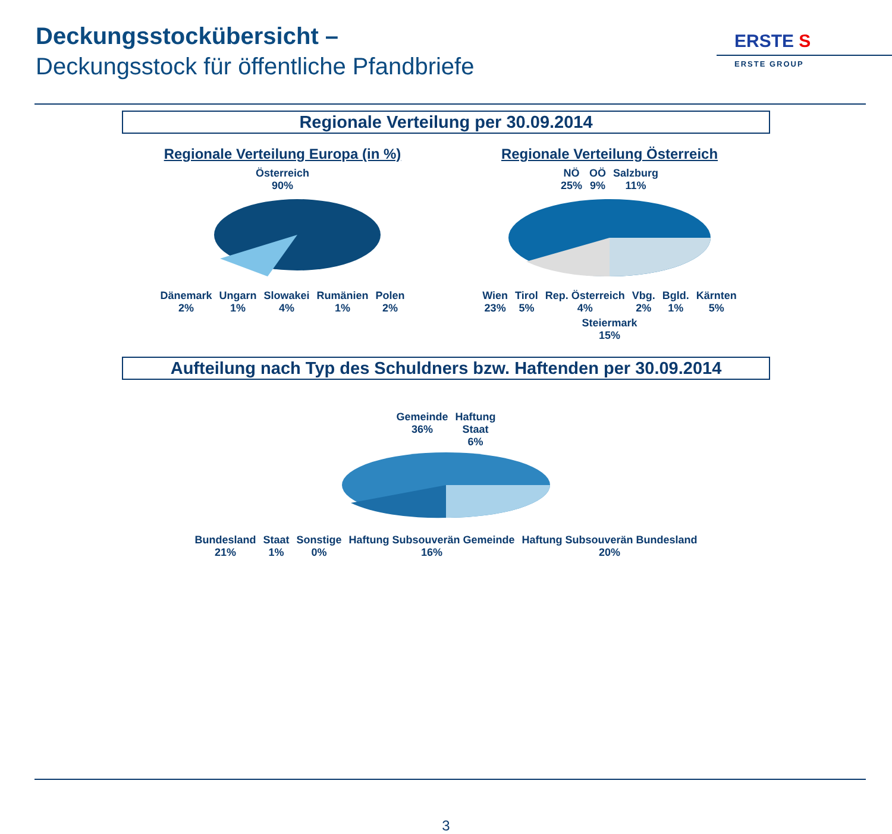Deckungsstockübersicht –
Deckungsstock für öffentliche Pfandbriefe
ERSTE S
ERSTE GROUP
Regionale Verteilung per 30.09.2014
Regionale Verteilung Europa (in %)
Österreich
90%
Dänemark
2% Ungarn
1% Slowakei
4% Rumänien
1% Polen
2%
Regionale Verteilung Österreich
NÖ
25% OÖ
9% Salzburg
11%
Wien
23% Tirol
5% Rep. Österreich
4% Vbg.
2% Bgld.
1% Kärnten
5% Steiermark
15%
Aufteilung nach Typ des Schuldners bzw. Haftenden per 30.09.2014
Gemeinde
36% Haftung
Staat
6%
Bundesland
21% Staat
1% Sonstige
0% Haftung Subsouverän Gemeinde
16% Haftung Subsouverän Bundesland
20%
3